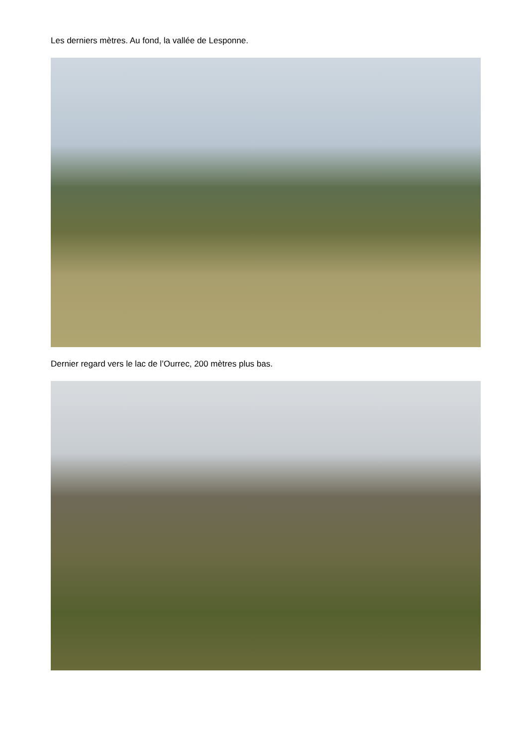Les derniers mètres. Au fond, la vallée de Lesponne.
Dernier regard vers le lac de l’Ourrec, 200 mètres plus bas.